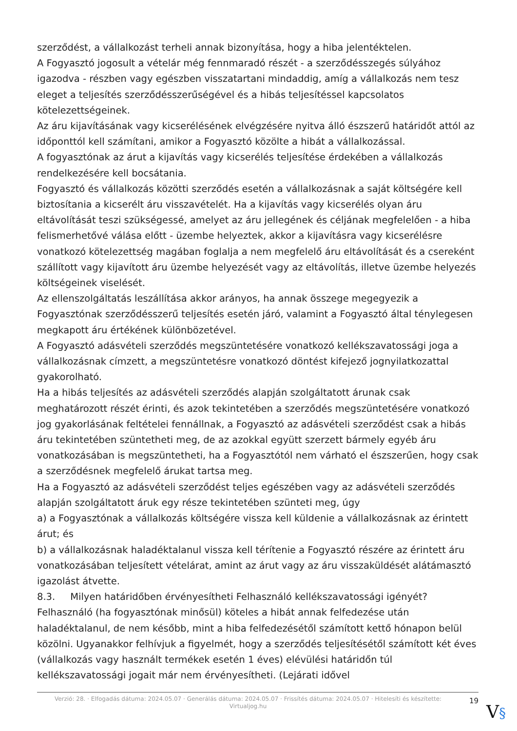szerződést, a vállalkozást terheli annak bizonyítása, hogy a hiba jelentéktelen.
A Fogyasztó jogosult a vételár még fennmaradó részét - a szerződésszegés súlyához igazodva - részben vagy egészben visszatartani mindaddig, amíg a vállalkozás nem tesz eleget a teljesítés szerződésszerűségével és a hibás teljesítéssel kapcsolatos kötelezettségeinek.
Az áru kijavításának vagy kicserélésének elvégzésére nyitva álló észszerű határidőt attól az időponttól kell számítani, amikor a Fogyasztó közölte a hibát a vállalkozással.
A fogyasztónak az árut a kijavítás vagy kicserélés teljesítése érdekében a vállalkozás rendelkezésére kell bocsátania.
Fogyasztó és vállalkozás közötti szerződés esetén a vállalkozásnak a saját költségére kell biztosítania a kicserélt áru visszavételét. Ha a kijavítás vagy kicserélés olyan áru eltávolítását teszi szükségessé, amelyet az áru jellegének és céljának megfelelően - a hiba felismerhetővé válása előtt - üzembe helyeztek, akkor a kijavításra vagy kicserélésre vonatkozó kötelezettség magában foglalja a nem megfelelő áru eltávolítását és a csereként szállított vagy kijavított áru üzembe helyezését vagy az eltávolítás, illetve üzembe helyezés költségeinek viselését.
Az ellenszolgáltatás leszállítása akkor arányos, ha annak összege megegyezik a Fogyasztónak szerződésszerű teljesítés esetén járó, valamint a Fogyasztó által ténylegesen megkapott áru értékének különbözetével.
A Fogyasztó adásvételi szerződés megszüntetésére vonatkozó kellékszavatossági joga a vállalkozásnak címzett, a megszüntetésre vonatkozó döntést kifejező jognyilatkozattal gyakorolható.
Ha a hibás teljesítés az adásvételi szerződés alapján szolgáltatott árunak csak meghatározott részét érinti, és azok tekintetében a szerződés megszüntetésére vonatkozó jog gyakorlásának feltételei fennállnak, a Fogyasztó az adásvételi szerződést csak a hibás áru tekintetében szüntetheti meg, de az azokkal együtt szerzett bármely egyéb áru vonatkozásában is megszüntetheti, ha a Fogyasztótól nem várható el észszerűen, hogy csak a szerződésnek megfelelő árukat tartsa meg.
Ha a Fogyasztó az adásvételi szerződést teljes egészében vagy az adásvételi szerződés alapján szolgáltatott áruk egy része tekintetében szünteti meg, úgy
a) a Fogyasztónak a vállalkozás költségére vissza kell küldenie a vállalkozásnak az érintett árut; és
b) a vállalkozásnak haladéktalanul vissza kell térítenie a Fogyasztó részére az érintett áru vonatkozásában teljesített vételárat, amint az árut vagy az áru visszaküldését alátámasztó igazolást átvette.
8.3. Milyen határidőben érvényesítheti Felhasználó kellékszavatossági igényét?
Felhasználó (ha fogyasztónak minősül) köteles a hibát annak felfedezése után haladéktalanul, de nem később, mint a hiba felfedezésétől számított kettő hónapon belül közölni. Ugyanakkor felhívjuk a figyelmét, hogy a szerződés teljesítésétől számított két éves (vállalkozás vagy használt termékek esetén 1 éves) elévülési határidőn túl kellékszavatossági jogait már nem érvényesítheti. (Lejárati idővel
Verzió: 28. · Elfogadás dátuma: 2024.05.07 · Generálás dátuma: 2024.05.07 · Frissítés dátuma: 2024.05.07 · Hitelesíti és készítette: Virtualjog.hu
19
V§